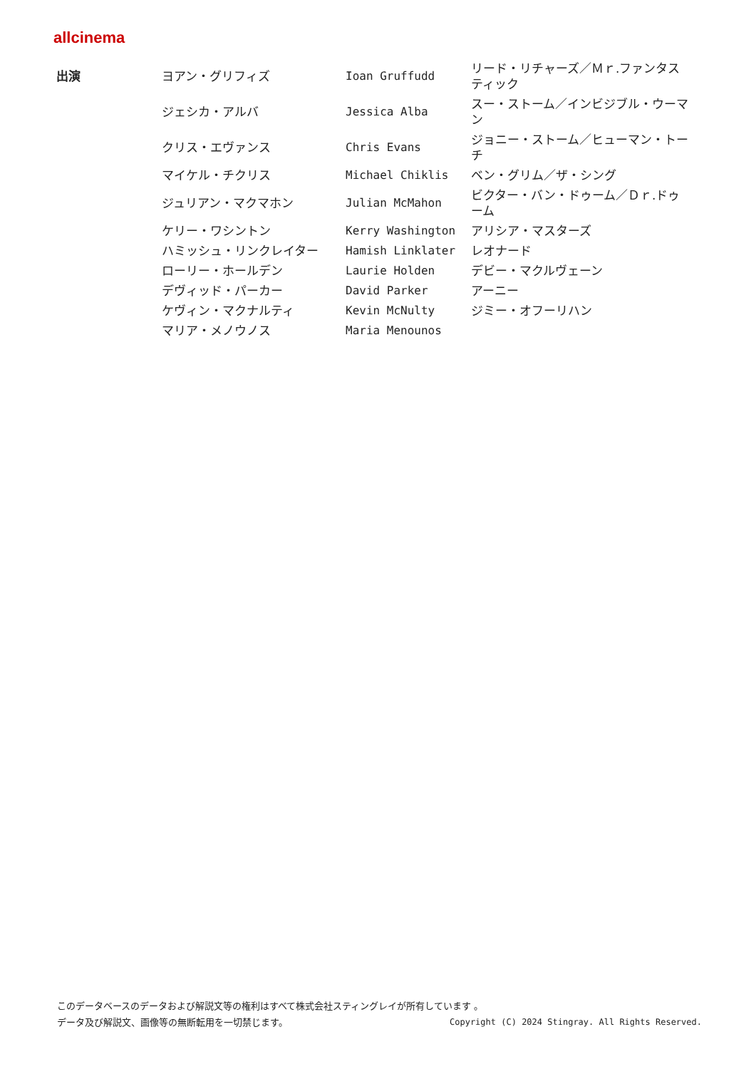allcinema
| 出演 | ヨアン・グリフィズ | Ioan Gruffudd | リード・リチャーズ／Ｍｒ.ファンタスティック |
| | ジェシカ・アルバ | Jessica Alba | スー・ストーム／インビジブル・ウーマン |
| | クリス・エヴァンス | Chris Evans | ジョニー・ストーム／ヒューマン・トーチ |
| | マイケル・チクリス | Michael Chiklis | ベン・グリム／ザ・シング |
| | ジュリアン・マクマホン | Julian McMahon | ビクター・バン・ドゥーム／Ｄｒ.ドゥーム |
| | ケリー・ワシントン | Kerry Washington | アリシア・マスターズ |
| | ハミッシュ・リンクレイター | Hamish Linklater | レオナード |
| | ローリー・ホールデン | Laurie Holden | デビー・マクルヴェーン |
| | デヴィッド・パーカー | David Parker | アーニー |
| | ケヴィン・マクナルティ | Kevin McNulty | ジミー・オフーリハン |
| | マリア・メノウノス | Maria Menounos | |
このデータベースのデータおよび解説文等の権利はすべて株式会社スティングレイが所有しています 。
データ及び解説文、画像等の無断転用を一切禁じます。 Copyright (C) 2024 Stingray. All Rights Reserved.